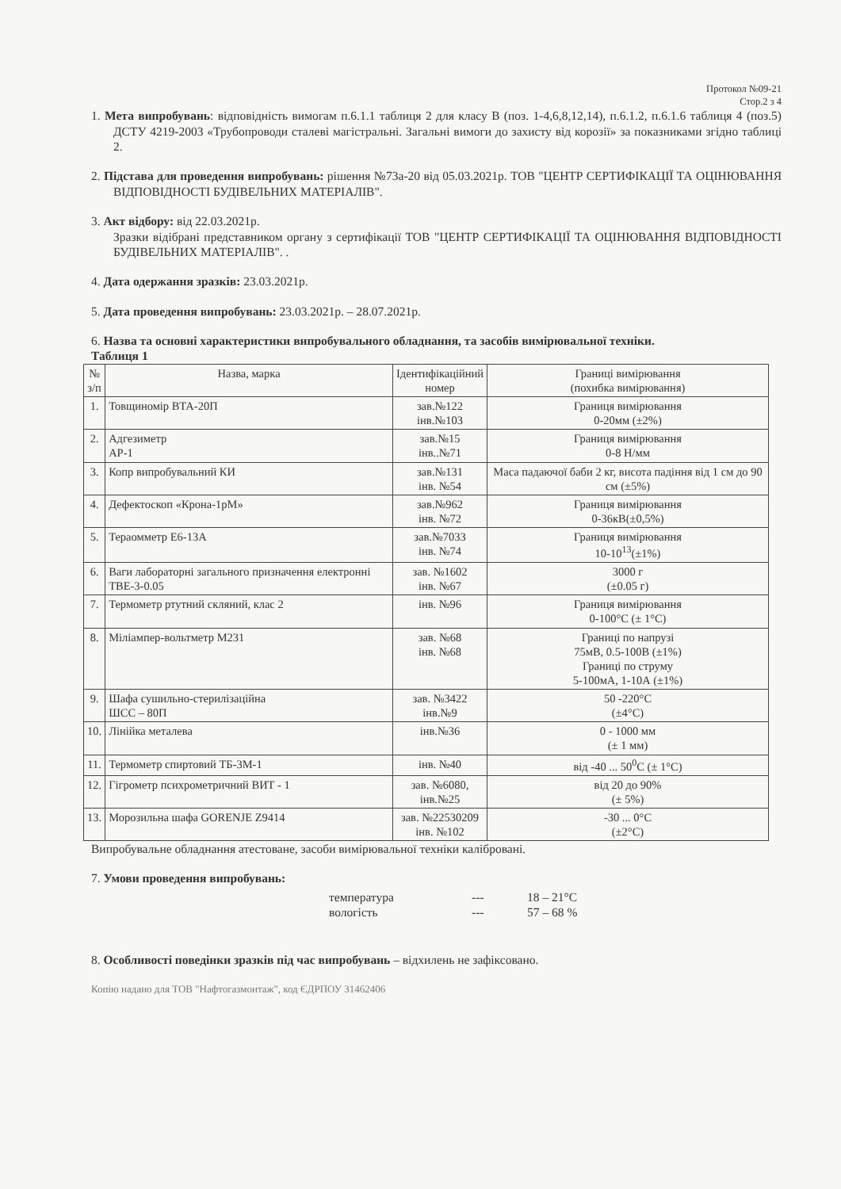Протокол №09-21
Стор.2 з 4
1. Мета випробувань: відповідність вимогам п.6.1.1 таблиця 2 для класу В (поз. 1-4,6,8,12,14), п.6.1.2, п.6.1.6 таблиця 4 (поз.5) ДСТУ 4219-2003 «Трубопроводи сталеві магістральні. Загальні вимоги до захисту від корозії» за показниками згідно таблиці 2.
2. Підстава для проведення випробувань: рішення №73а-20 від 05.03.2021р. ТОВ "ЦЕНТР СЕРТИФІКАЦІЇ ТА ОЦІНЮВАННЯ ВІДПОВІДНОСТІ БУДІВЕЛЬНИХ МАТЕРІАЛІВ".
3. Акт відбору: від 22.03.2021р.
Зразки відібрані представником органу з сертифікації ТОВ "ЦЕНТР СЕРТИФІКАЦІЇ ТА ОЦІНЮВАННЯ ВІДПОВІДНОСТІ БУДІВЕЛЬНИХ МАТЕРІАЛІВ". .
4. Дата одержання зразків: 23.03.2021р.
5. Дата проведення випробувань: 23.03.2021р. – 28.07.2021р.
6. Назва та основні характеристики випробувального обладнання, та засобів вимірювальної техніки.
Таблиця 1
| № з/п | Назва, марка | Ідентифікаційний номер | Границі вимірювання (похибка вимірювання) |
| --- | --- | --- | --- |
| 1. | Товщиномір ВТА-20П | зав.№122 інв.№103 | Границя вимірювання 0-20мм (±2%) |
| 2. | Адгезиметр АР-1 | зав.№15 інв..№71 | Границя вимірювання 0-8 Н/мм |
| 3. | Копр випробувальний КИ | зав.№131 інв. №54 | Маса падаючої баби 2 кг, висота падіння від 1 см до 90 см (±5%) |
| 4. | Дефектоскоп «Крона-1рМ» | зав.№962 інв. №72 | Границя вимірювання 0-36кВ(±0,5%) |
| 5. | Тераомметр Е6-13А | зав.№7033 інв. №74 | Границя вимірювання 10-10<sup>13</sup>(±1%) |
| 6. | Ваги лабораторні загального призначення електронні ТВЕ-3-0.05 | зав. №1602 інв. №67 | 3000 г (±0.05 г) |
| 7. | Термометр ртутний скляний, клас 2 | інв. №96 | Границя вимірювання 0-100°С (± 1°С) |
| 8. | Міліампер-вольтметр М231 | зав. №68 інв. №68 | Границі по напрузі 75мВ, 0.5-100В (±1%) Границі по струму 5-100мА, 1-10А (±1%) |
| 9. | Шафа сушильно-стерилізаційна ШСС – 80П | зав. №3422 інв.№9 | 50 -220°С (±4°С) |
| 10. | Лінійка металева | інв.№36 | 0 - 1000 мм (± 1 мм) |
| 11. | Термометр спиртовий ТБ-3М-1 | інв. №40 | від -40 ... 50<sup>0</sup>С (± 1°С) |
| 12. | Гігрометр психрометричний ВИТ - 1 | зав. №6080, інв.№25 | від 20 до 90% (± 5%) |
| 13. | Морозильна шафа GORENJE Z9414 | зав. №22530209 інв. №102 | -30 ... 0°С (±2°С) |
Випробувальне обладнання атестоване, засоби вимірювальної техніки калібровані.
7. Умови проведення випробувань:
температура --- 18 – 21°С
вологість --- 57 – 68 %
8. Особливості поведінки зразків під час випробувань – відхилень не зафіксовано.
Копію надано для ТОВ "Нафтогазмонтаж", код ЄДРПОУ 31462406